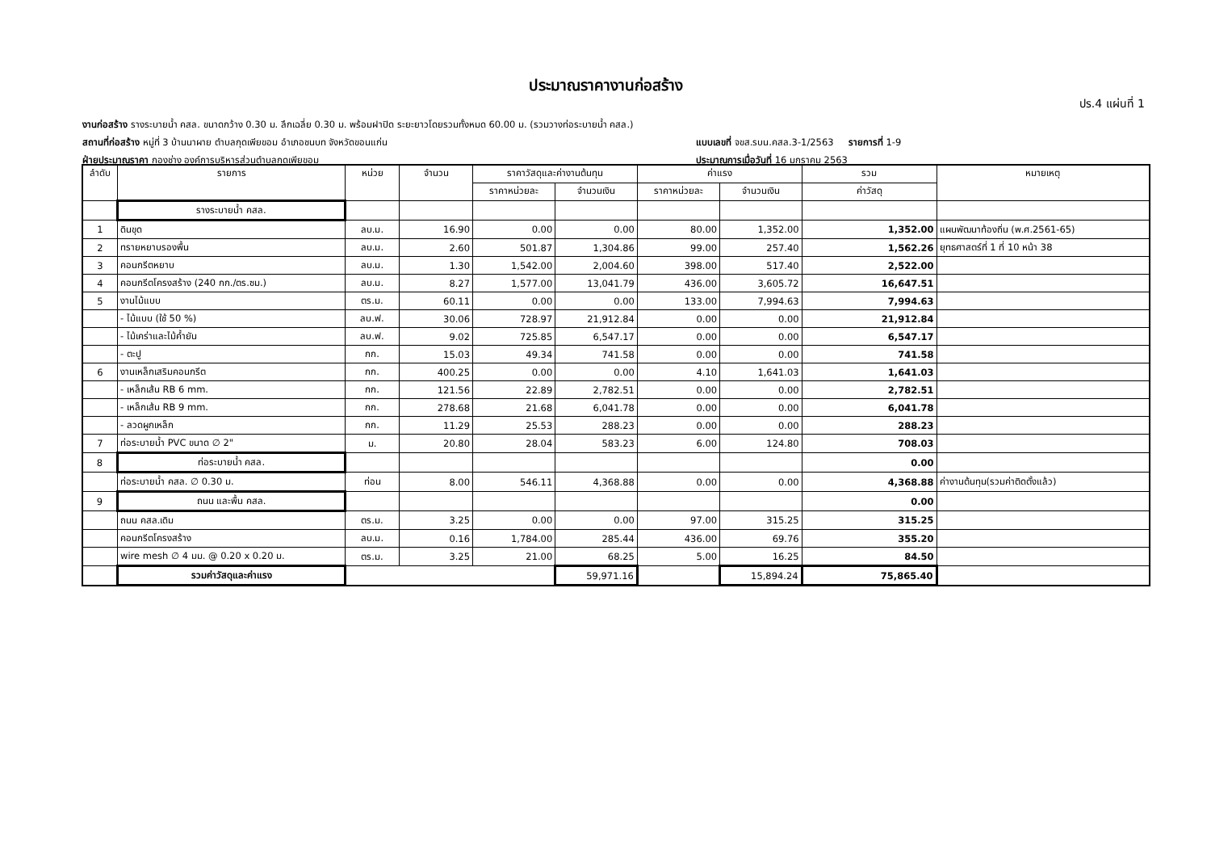ประมาณราคางานก่อสร้าง
ปร.4 แผ่นที่ 1
งานก่อสร้าง รางระบายน้ำ คสล. ขนาดกว้าง 0.30 ม. ลึกเฉลี่ย 0.30 ม. พร้อมฝาปิด ระยะยาวโดยรวมทั้งหมด 60.00 ม. (รวมวางท่อระบายน้ำ คสล.)
สถานที่ก่อสร้าง หมู่ที่ 3 บ้านนาผาย ตำบลกุดเพียขอม อำเภอชนบท จังหวัดขอนแก่น แบบเลขที่ จขส.รบน.คสล.3-1/2563 รายการที่ 1-9
ฝ่ายประมาณราคา กองช่าง องค์การบริหารส่วนตำบลกุดเพียขอม ประมาณการเมื่อวันที่ 16 มกราคม 2563
| ลำดับ | รายการ | หน่วย | จำนวน | ราคาวัสดุและค่างานต้นทุน | | ค่าแรง | | รวม | หมายเหตุ |
| --- | --- | --- | --- | --- | --- | --- | --- | --- | --- |
| | | | | ราคาหน่วยละ | จำนวนเงิน | ราคาหน่วยละ | จำนวนเงิน | ค่าวัสดุ | |
| | รางระบายน้ำ คสล. | | | | | | | | |
| 1 | ดินขุด | ลบ.ม. | 16.90 | 0.00 | 0.00 | 80.00 | 1,352.00 | 1,352.00 | แผนพัฒนาท้องถิ่น (พ.ศ.2561-65) |
| 2 | ทรายหยาบรองพื้น | ลบ.ม. | 2.60 | 501.87 | 1,304.86 | 99.00 | 257.40 | 1,562.26 | ยุทธศาสตร์ที่ 1 ที่ 10 หน้า 38 |
| 3 | คอนกรีตหยาบ | ลบ.ม. | 1.30 | 1,542.00 | 2,004.60 | 398.00 | 517.40 | 2,522.00 | |
| 4 | คอนกรีตโครงสร้าง (240 กก./ตร.ซม.) | ลบ.ม. | 8.27 | 1,577.00 | 13,041.79 | 436.00 | 3,605.72 | 16,647.51 | |
| 5 | งานไม้แบบ | ตร.ม. | 60.11 | 0.00 | 0.00 | 133.00 | 7,994.63 | 7,994.63 | |
| | - ไม้แบบ (ใช้ 50 %) | ลบ.ฟ. | 30.06 | 728.97 | 21,912.84 | 0.00 | 0.00 | 21,912.84 | |
| | - ไม้เคร่าและไม้ค้ำยัน | ลบ.ฟ. | 9.02 | 725.85 | 6,547.17 | 0.00 | 0.00 | 6,547.17 | |
| | - ตะปู | กก. | 15.03 | 49.34 | 741.58 | 0.00 | 0.00 | 741.58 | |
| 6 | งานเหล็กเสริมคอนกรีต | กก. | 400.25 | 0.00 | 0.00 | 4.10 | 1,641.03 | 1,641.03 | |
| | - เหล็กเส้น RB 6 mm. | กก. | 121.56 | 22.89 | 2,782.51 | 0.00 | 0.00 | 2,782.51 | |
| | - เหล็กเส้น RB 9 mm. | กก. | 278.68 | 21.68 | 6,041.78 | 0.00 | 0.00 | 6,041.78 | |
| | - ลวดผูกเหล็ก | กก. | 11.29 | 25.53 | 288.23 | 0.00 | 0.00 | 288.23 | |
| 7 | ท่อระบายน้ำ PVC ขนาด ∅ 2" | ม. | 20.80 | 28.04 | 583.23 | 6.00 | 124.80 | 708.03 | |
| 8 | ท่อระบายน้ำ คสล. | | | | | | | 0.00 | |
| | ท่อระบายน้ำ คสล. ∅ 0.30 ม. | ท่อน | 8.00 | 546.11 | 4,368.88 | 0.00 | 0.00 | 4,368.88 | ค่างานต้นทุน(รวมค่าติดตั้งแล้ว) |
| 9 | ถนน และพื้น คสล. | | | | | | | 0.00 | |
| | ถนน คสล.เดิม | ตร.ม. | 3.25 | 0.00 | 0.00 | 97.00 | 315.25 | 315.25 | |
| | คอนกรีตโครงสร้าง | ลบ.ม. | 0.16 | 1,784.00 | 285.44 | 436.00 | 69.76 | 355.20 | |
| | wire mesh ∅ 4 มม. @ 0.20 x 0.20 ม. | ตร.ม. | 3.25 | 21.00 | 68.25 | 5.00 | 16.25 | 84.50 | |
| | รวมค่าวัสดุและค่าแรง | | | | 59,971.16 | | 15,894.24 | 75,865.40 | |